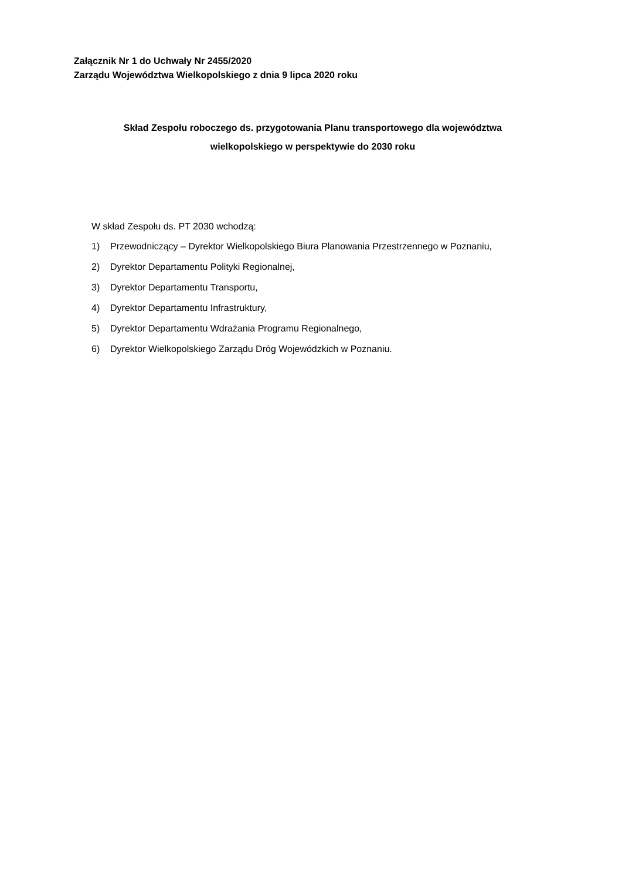Załącznik Nr 1 do Uchwały Nr 2455/2020
Zarządu Województwa Wielkopolskiego z dnia 9 lipca 2020 roku
Skład Zespołu roboczego ds. przygotowania Planu transportowego dla województwa
wielkopolskiego w perspektywie do 2030 roku
W skład Zespołu ds. PT 2030 wchodzą:
1) Przewodniczący – Dyrektor Wielkopolskiego Biura Planowania Przestrzennego w Poznaniu,
2) Dyrektor Departamentu Polityki Regionalnej,
3) Dyrektor Departamentu Transportu,
4) Dyrektor Departamentu Infrastruktury,
5) Dyrektor Departamentu Wdrażania Programu Regionalnego,
6) Dyrektor Wielkopolskiego Zarządu Dróg Wojewódzkich w Poznaniu.